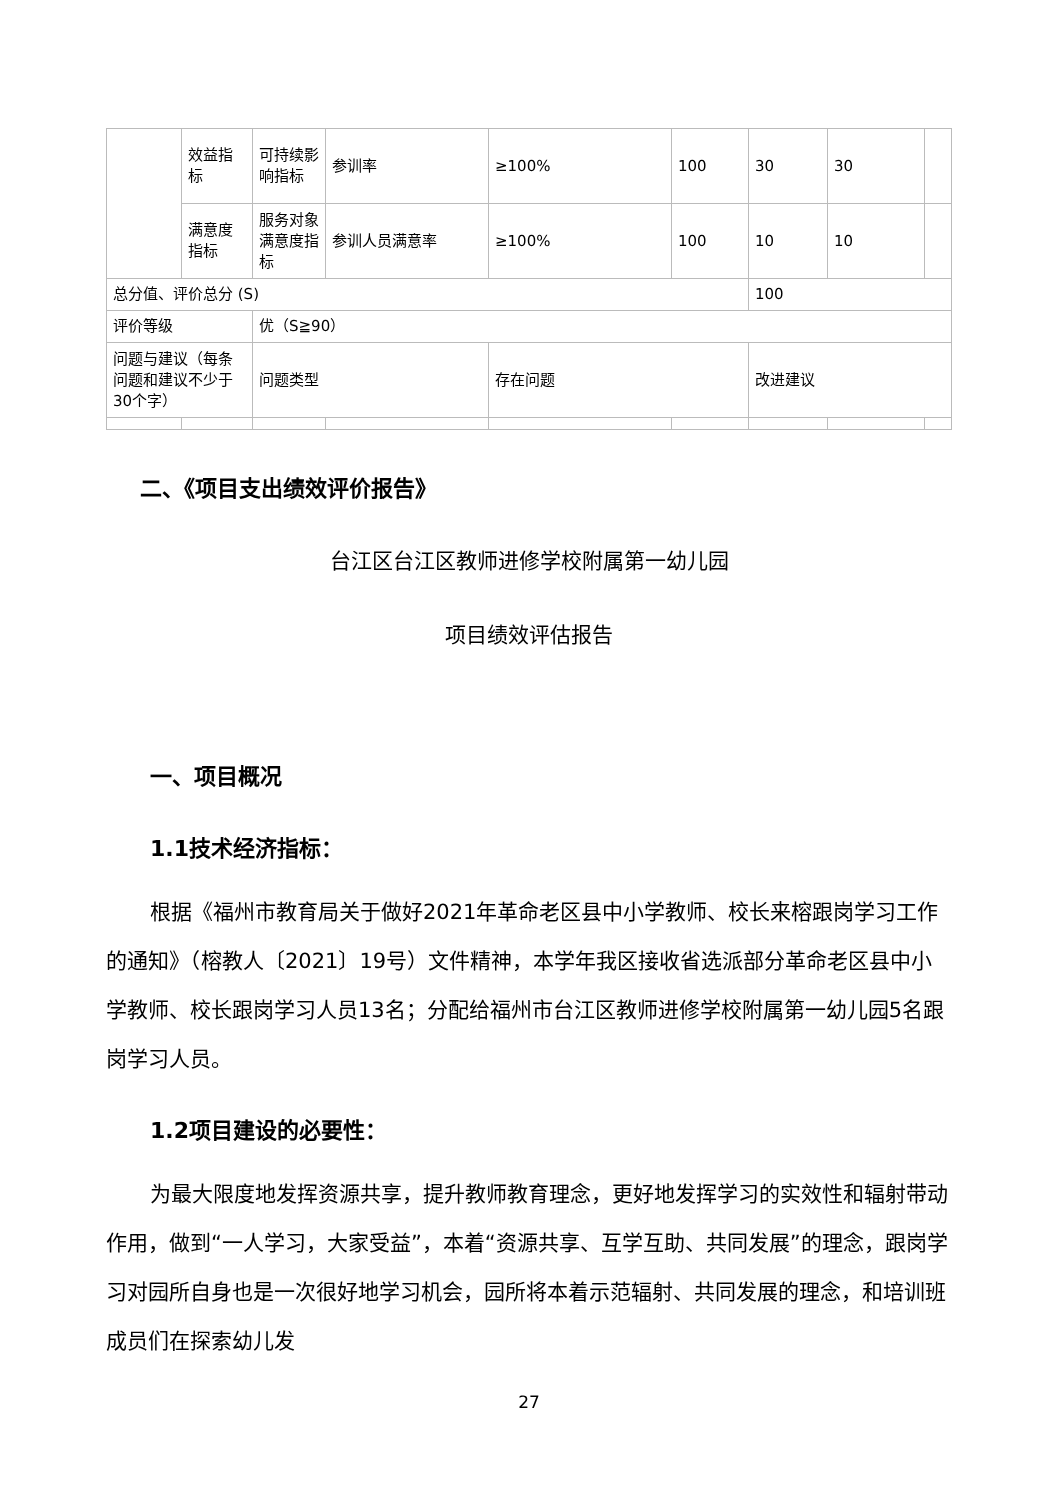| | 效益指标 | 可持续影响指标 | 参训率 | ≥100% | 100 | 30 | 30 | |
| | 满意度指标 | 服务对象满意度指标 | 参训人员满意率 | ≥100% | 100 | 10 | 10 | |
| 总分值、评价总分 (S) | | | | | | 100 | | |
| 评价等级 | | 优（S≧90） | | | | | | |
| 问题与建议（每条问题和建议不少于30个字） | | 问题类型 | | 存在问题 | | 改进建议 | | |
二、《项目支出绩效评价报告》
台江区台江区教师进修学校附属第一幼儿园
项目绩效评估报告
一、项目概况
1.1技术经济指标：
根据《福州市教育局关于做好2021年革命老区县中小学教师、校长来榕跟岗学习工作的通知》（榕教人〔2021〕19号）文件精神，本学年我区接收省选派部分革命老区县中小学教师、校长跟岗学习人员13名；分配给福州市台江区教师进修学校附属第一幼儿园5名跟岗学习人员。
1.2项目建设的必要性：
为最大限度地发挥资源共享，提升教师教育理念，更好地发挥学习的实效性和辐射带动作用，做到“一人学习，大家受益”，本着“资源共享、互学互助、共同发展”的理念，跟岗学习对园所自身也是一次很好地学习机会，园所将本着示范辐射、共同发展的理念，和培训班成员们在探索幼儿发
27